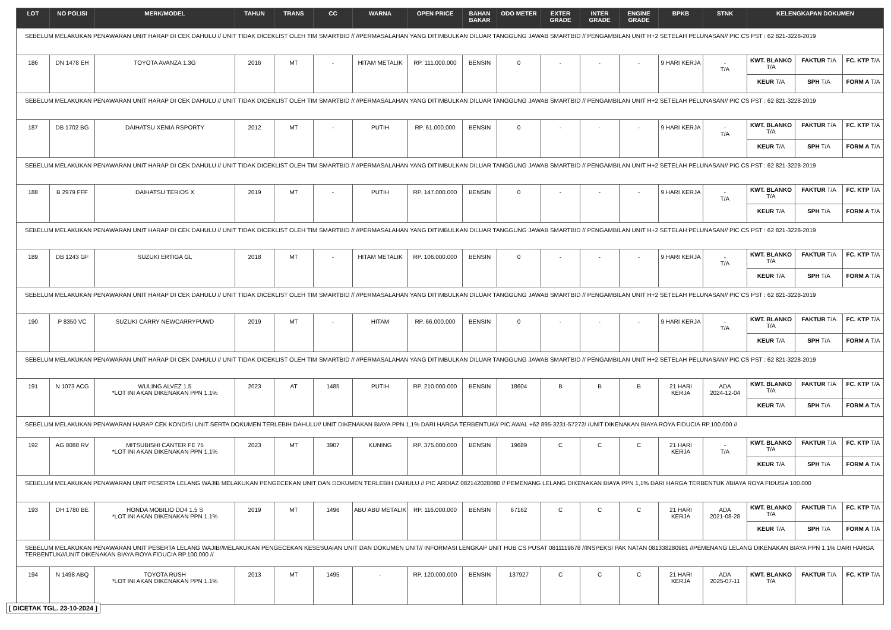| LOT | NO POLISI | MERK/MODEL | TAHUN | TRANS | CC | WARNA | OPEN PRICE | BAHAN BAKAR | ODO METER | EXTER GRADE | INTER GRADE | ENGINE GRADE | BPKB | STNK | KELENGKAPAN DOKUMEN | | |
| --- | --- | --- | --- | --- | --- | --- | --- | --- | --- | --- | --- | --- | --- | --- | --- | --- | --- |
| SEBELUM MELAKUKAN PENAWARAN UNIT HARAP DI CEK DAHULU // UNIT TIDAK DICEKLIST OLEH TIM SMARTBID // //PERMASALAHAN YANG DITIMBULKAN DILUAR TANGGUNG JAWAB SMARTBID // PENGAMBILAN UNIT H+2 SETELAH PELUNASAN// PIC CS PST : 62 821-3228-2019 | | | | | | | | | | | | | | | | | |
| 186 | DN 1478 EH | TOYOTA AVANZA 1.3G | 2016 | MT | - | HITAM METALIK | RP. 111.000.000 | BENSIN | 0 | - | - | - | 9 HARI KERJA | - T/A | KWT. BLANKO T/A | FAKTUR T/A | FC. KTP T/A |
| | | | | | | | | | | | | | | | KEUR T/A | SPH T/A | FORM A T/A |
| SEBELUM MELAKUKAN PENAWARAN UNIT HARAP DI CEK DAHULU // UNIT TIDAK DICEKLIST OLEH TIM SMARTBID // //PERMASALAHAN YANG DITIMBULKAN DILUAR TANGGUNG JAWAB SMARTBID // PENGAMBILAN UNIT H+2 SETELAH PELUNASAN// PIC CS PST : 62 821-3228-2019 | | | | | | | | | | | | | | | | | |
| 187 | DB 1702 BG | DAIHATSU XENIA RSPORTY | 2012 | MT | - | PUTIH | RP. 61.000.000 | BENSIN | 0 | - | - | - | 9 HARI KERJA | - T/A | KWT. BLANKO T/A | FAKTUR T/A | FC. KTP T/A |
| | | | | | | | | | | | | | | | KEUR T/A | SPH T/A | FORM A T/A |
| SEBELUM MELAKUKAN PENAWARAN UNIT HARAP DI CEK DAHULU // UNIT TIDAK DICEKLIST OLEH TIM SMARTBID // //PERMASALAHAN YANG DITIMBULKAN DILUAR TANGGUNG JAWAB SMARTBID // PENGAMBILAN UNIT H+2 SETELAH PELUNASAN// PIC CS PST : 62 821-3228-2019 | | | | | | | | | | | | | | | | | |
| 188 | B 2979 FFF | DAIHATSU TERIOS X | 2019 | MT | - | PUTIH | RP. 147.000.000 | BENSIN | 0 | - | - | - | 9 HARI KERJA | - T/A | KWT. BLANKO T/A | FAKTUR T/A | FC. KTP T/A |
| | | | | | | | | | | | | | | | KEUR T/A | SPH T/A | FORM A T/A |
| SEBELUM MELAKUKAN PENAWARAN UNIT HARAP DI CEK DAHULU // UNIT TIDAK DICEKLIST OLEH TIM SMARTBID // //PERMASALAHAN YANG DITIMBULKAN DILUAR TANGGUNG JAWAB SMARTBID // PENGAMBILAN UNIT H+2 SETELAH PELUNASAN// PIC CS PST : 62 821-3228-2019 | | | | | | | | | | | | | | | | | |
| 189 | DB 1243 GF | SUZUKI ERTIGA GL | 2018 | MT | - | HITAM METALIK | RP. 106.000.000 | BENSIN | 0 | - | - | - | 9 HARI KERJA | - T/A | KWT. BLANKO T/A | FAKTUR T/A | FC. KTP T/A |
| | | | | | | | | | | | | | | | KEUR T/A | SPH T/A | FORM A T/A |
| SEBELUM MELAKUKAN PENAWARAN UNIT HARAP DI CEK DAHULU // UNIT TIDAK DICEKLIST OLEH TIM SMARTBID // //PERMASALAHAN YANG DITIMBULKAN DILUAR TANGGUNG JAWAB SMARTBID // PENGAMBILAN UNIT H+2 SETELAH PELUNASAN// PIC CS PST : 62 821-3228-2019 | | | | | | | | | | | | | | | | | |
| 190 | P 8350 VC | SUZUKI CARRY NEWCARRYPUWD | 2019 | MT | - | HITAM | RP. 66.000.000 | BENSIN | 0 | - | - | - | 9 HARI KERJA | - T/A | KWT. BLANKO T/A | FAKTUR T/A | FC. KTP T/A |
| | | | | | | | | | | | | | | | KEUR T/A | SPH T/A | FORM A T/A |
| SEBELUM MELAKUKAN PENAWARAN UNIT HARAP DI CEK DAHULU // UNIT TIDAK DICEKLIST OLEH TIM SMARTBID // //PERMASALAHAN YANG DITIMBULKAN DILUAR TANGGUNG JAWAB SMARTBID // PENGAMBILAN UNIT H+2 SETELAH PELUNASAN// PIC CS PST : 62 821-3228-2019 | | | | | | | | | | | | | | | | | |
| 191 | N 1073 ACG | WULING ALVEZ 1.5 *LOT INI AKAN DIKENAKAN PPN 1.1% | 2023 | AT | 1485 | PUTIH | RP. 210.000.000 | BENSIN | 18604 | B | B | B | 21 HARI KERJA | ADA 2024-12-04 | KWT. BLANKO T/A | FAKTUR T/A | FC. KTP T/A |
| | | | | | | | | | | | | | | | KEUR T/A | SPH T/A | FORM A T/A |
| SEBELUM MELAKUKAN PENAWARAN HARAP CEK KONDISI UNIT SERTA DOKUMEN TERLEBIH DAHULU// UNIT DIKENAKAN BIAYA PPN 1,1% DARI HARGA TERBENTUK// PIC AWAL +62 895-3231-57272/ /UNIT DIKENAKAN BIAYA ROYA FIDUCIA RP.100.000 // | | | | | | | | | | | | | | | | | |
| 192 | AG 8088 RV | MITSUBISHI CANTER FE 75 *LOT INI AKAN DIKENAKAN PPN 1.1% | 2023 | MT | 3907 | KUNING | RP. 375.000.000 | BENSIN | 19689 | C | C | C | 21 HARI KERJA | - T/A | KWT. BLANKO T/A | FAKTUR T/A | FC. KTP T/A |
| | | | | | | | | | | | | | | | KEUR T/A | SPH T/A | FORM A T/A |
| SEBELUM MELAKUKAN PENAWARAN UNIT PESERTA LELANG WAJIB MELAKUKAN PENGECEKAN UNIT DAN DOKUMEN TERLEBIH DAHULU // PIC ARDIAZ 082142028080 // PEMENANG LELANG DIKENAKAN BIAYA PPN 1,1% DARI HARGA TERBENTUK //BIAYA ROYA FIDUSIA 100.000 | | | | | | | | | | | | | | | | | |
| 193 | DH 1780 BE | HONDA MOBILIO DD4 1.5 S *LOT INI AKAN DIKENAKAN PPN 1.1% | 2019 | MT | 1496 | ABU ABU METALIK | RP. 116.000.000 | BENSIN | 67162 | C | C | C | 21 HARI KERJA | ADA 2021-08-28 | KWT. BLANKO T/A | FAKTUR T/A | FC. KTP T/A |
| | | | | | | | | | | | | | | | KEUR T/A | SPH T/A | FORM A T/A |
| SEBELUM MELAKUKAN PENAWARAN UNIT PESERTA LELANG WAJIB//MELAKUKAN PENGECEKAN KESESUAIAN UNIT DAN DOKUMEN UNIT// INFORMASI LENGKAP UNIT HUB CS PUSAT 0811119678 //INSPEKSI PAK NATAN 081338280981 //PEMENANG LELANG DIKENAKAN BIAYA PPN 1,1% DARI HARGA TERBENTUK///UNIT DIKENAKAN BIAYA ROYA FIDUCIA RP.100.000 // | | | | | | | | | | | | | | | | | |
| 194 | N 1498 ABQ | TOYOTA RUSH *LOT INI AKAN DIKENAKAN PPN 1.1% | 2013 | MT | 1495 | - | RP. 120.000.000 | BENSIN | 137927 | C | C | C | 21 HARI KERJA | ADA 2025-07-11 | KWT. BLANKO T/A | FAKTUR T/A | FC. KTP T/A |
[ DICETAK TGL. 23-10-2024 ]